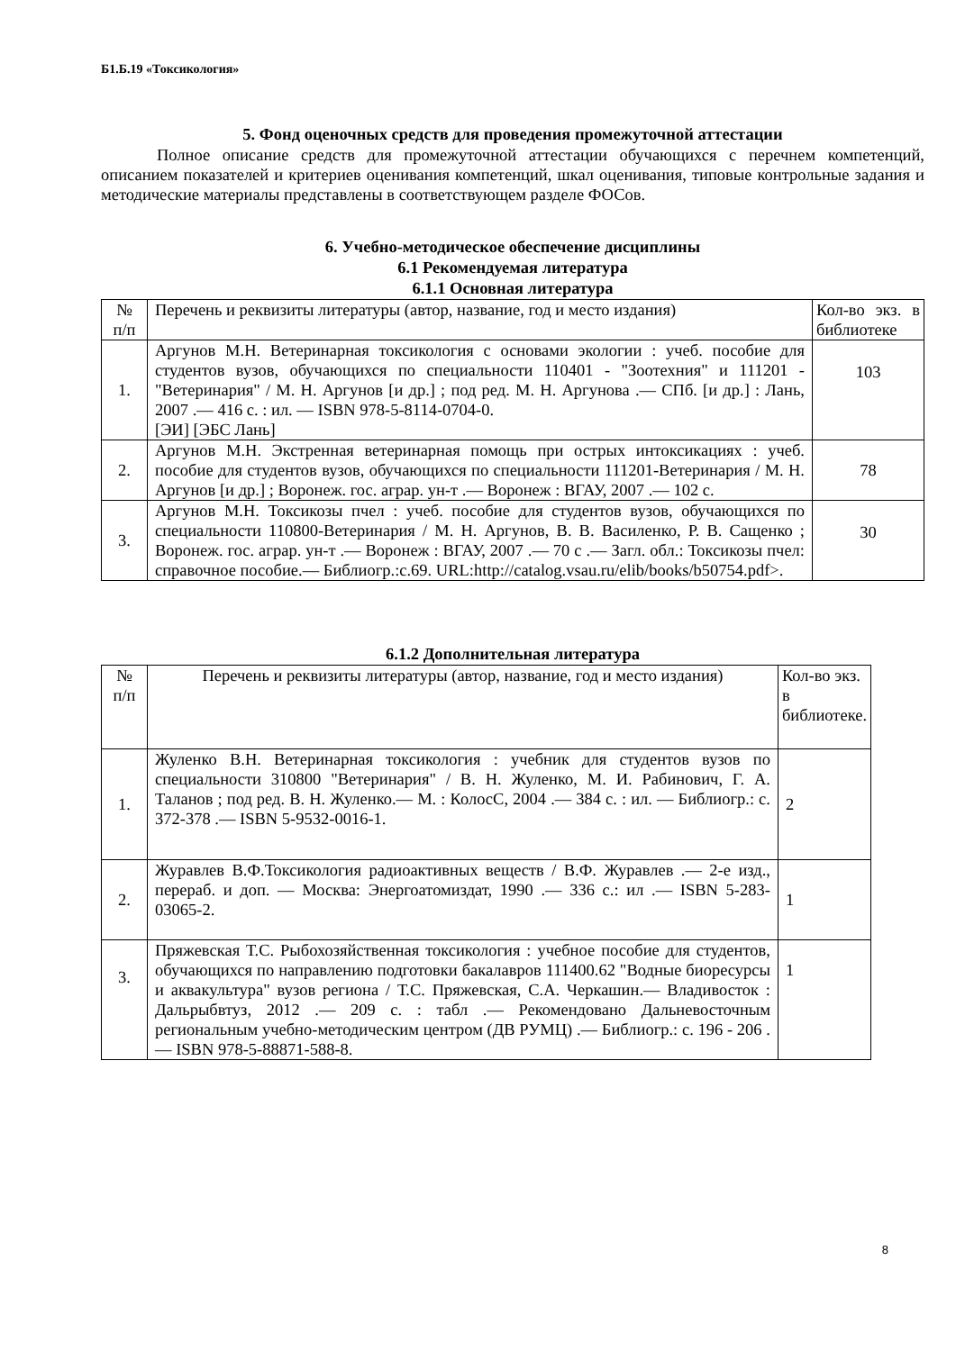Б1.Б.19 «Токсикология»
5. Фонд оценочных средств для проведения промежуточной аттестации
Полное описание средств для промежуточной аттестации обучающихся с перечнем компетенций, описанием показателей и критериев оценивания компетенций, шкал оценивания, типовые контрольные задания и методические материалы представлены в соответствующем разделе ФОСов.
6. Учебно-методическое обеспечение дисциплины
6.1 Рекомендуемая литература
6.1.1 Основная литература
| № п/п | Перечень и реквизиты литературы (автор, название, год и место издания) | Кол-во экз. в библиотеке |
| 1. | Аргунов М.Н. Ветеринарная токсикология с основами экологии : учеб. пособие для студентов вузов, обучающихся по специальности 110401 - "Зоотехния" и 111201 - "Ветеринария" / М. Н. Аргунов [и др.] ; под ред. М. Н. Аргунова .— СПб. [и др.] : Лань, 2007 .— 416 с. : ил. — ISBN 978-5-8114-0704-0. [ЭИ] [ЭБС Лань] | 103 |
| 2. | Аргунов М.Н. Экстренная ветеринарная помощь при острых интоксикациях : учеб. пособие для студентов вузов, обучающихся по специальности 111201-Ветеринария / М. Н. Аргунов [и др.] ; Воронеж. гос. аграр. ун-т .— Воронеж : ВГАУ, 2007 .— 102 с. | 78 |
| 3. | Аргунов М.Н. Токсикозы пчел : учеб. пособие для студентов вузов, обучающихся по специальности 110800-Ветеринария / М. Н. Аргунов, В. В. Василенко, Р. В. Сащенко ; Воронеж. гос. аграр. ун-т .— Воронеж : ВГАУ, 2007 .— 70 с .— Загл. обл.: Токсикозы пчел: справочное пособие.— Библиогр.:с.69. URL:http://catalog.vsau.ru/elib/books/b50754.pdf>. | 30 |
6.1.2 Дополнительная литература
| № п/п | Перечень и реквизиты литературы (автор, название, год и место издания) | Кол-во экз. в библиотеке. |
| 1. | Жуленко В.Н. Ветеринарная токсикология : учебник для студентов вузов по специальности 310800 "Ветеринария" / В. Н. Жуленко, М. И. Рабинович, Г. А. Таланов ; под ред. В. Н. Жуленко.— М. : КолосС, 2004 .— 384 с. : ил. — Библиогр.: с. 372-378 .— ISBN 5-9532-0016-1. | 2 |
| 2. | Журавлев В.Ф.Токсикология радиоактивных веществ / В.Ф. Журавлев .— 2-е изд., перераб. и доп. — Москва: Энергоатомиздат, 1990 .— 336 с.: ил .— ISBN 5-283-03065-2. | 1 |
| 3. | Пряжевская Т.С. Рыбохозяйственная токсикология : учебное пособие для студентов, обучающихся по направлению подготовки бакалавров 111400.62 "Водные биоресурсы и аквакультура" вузов региона / Т.С. Пряжевская, С.А. Черкашин.— Владивосток : Дальрыбвтуз, 2012 .— 209 с. : табл .— Рекомендовано Дальневосточным региональным учебно-методическим центром (ДВ РУМЦ) .— Библиогр.: с. 196 - 206 .— ISBN 978-5-88871-588-8. | 1 |
8